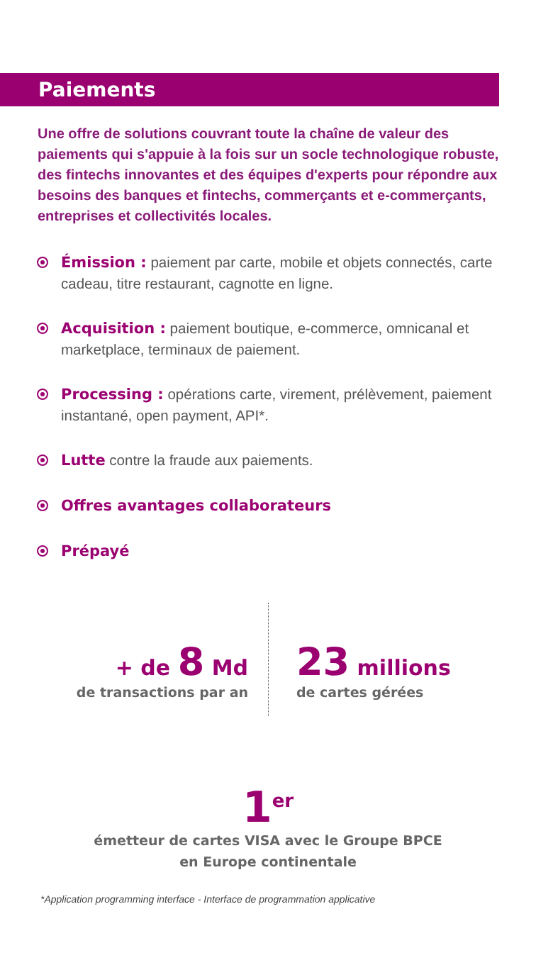Paiements
Une offre de solutions couvrant toute la chaîne de valeur des paiements qui s'appuie à la fois sur un socle technologique robuste, des fintechs innovantes et des équipes d'experts pour répondre aux besoins des banques et fintechs, commerçants et e-commerçants, entreprises et collectivités locales.
Émission : paiement par carte, mobile et objets connectés, carte cadeau, titre restaurant, cagnotte en ligne.
Acquisition : paiement boutique, e-commerce, omnicanal et marketplace, terminaux de paiement.
Processing : opérations carte, virement, prélèvement, paiement instantané, open payment, API*.
Lutte contre la fraude aux paiements.
Offres avantages collaborateurs
Prépayé
+ de 8 Md
de transactions par an
23 millions
de cartes gérées
1<sup>er</sup>
émetteur de cartes VISA avec le Groupe BPCE
en Europe continentale
*Application programming interface - Interface de programmation applicative